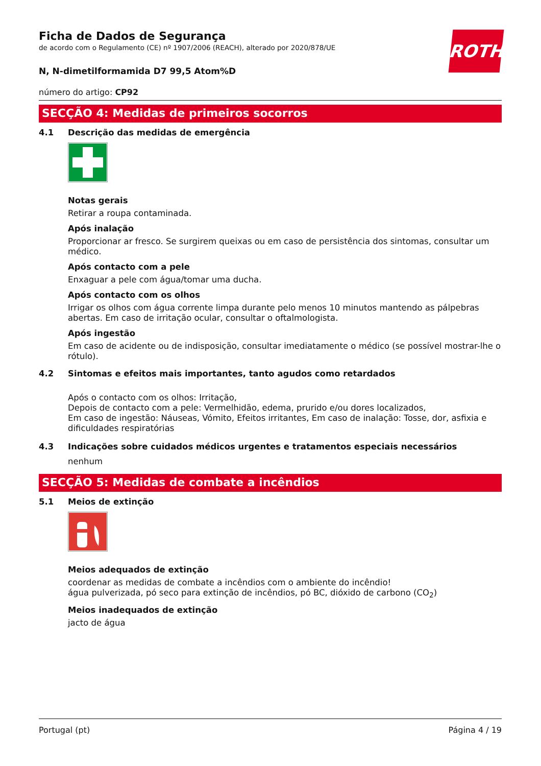ROTH
Ficha de Dados de Segurança
de acordo com o Regulamento (CE) nº 1907/2006 (REACH), alterado por 2020/878/UE
N, N-dimetilformamida D7 99,5 Atom%D
número do artigo: CP92
SECÇÃO 4: Medidas de primeiros socorros
4.1 Descrição das medidas de emergência
Notas gerais
Retirar a roupa contaminada.
Após inalação
Proporcionar ar fresco. Se surgirem queixas ou em caso de persistência dos sintomas, consultar um médico.
Após contacto com a pele
Enxaguar a pele com água/tomar uma ducha.
Após contacto com os olhos
Irrigar os olhos com água corrente limpa durante pelo menos 10 minutos mantendo as pálpebras abertas. Em caso de irritação ocular, consultar o oftalmologista.
Após ingestão
Em caso de acidente ou de indisposição, consultar imediatamente o médico (se possível mostrar-lhe o rótulo).
4.2 Sintomas e efeitos mais importantes, tanto agudos como retardados
Após o contacto com os olhos: Irritação,
Depois de contacto com a pele: Vermelhidão, edema, prurido e/ou dores localizados,
Em caso de ingestão: Náuseas, Vómito, Efeitos irritantes, Em caso de inalação: Tosse, dor, asfixia e dificuldades respiratórias
4.3 Indicações sobre cuidados médicos urgentes e tratamentos especiais necessários
nenhum
SECÇÃO 5: Medidas de combate a incêndios
5.1 Meios de extinção
Meios adequados de extinção
coordenar as medidas de combate a incêndios com o ambiente do incêndio!
água pulverizada, pó seco para extinção de incêndios, pó BC, dióxido de carbono (CO<sub>2</sub>)
Meios inadequados de extinção
jacto de água
Portugal (pt) Página 4 / 19